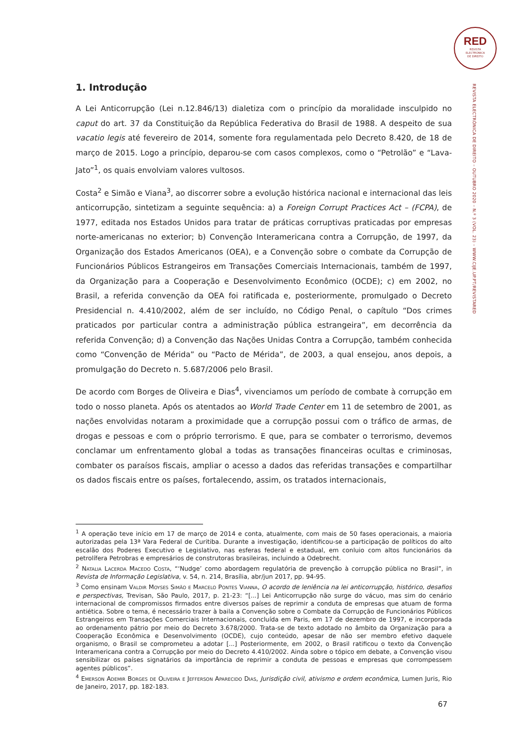RED
REVISTA
ELECTRÓNICA
DE DIREITO
REVISTA ELECTRÓNICA DE DIREITO – OUTUBRO 2020 – N.º 3 (VOL. 23) – WWW.CIJE.UP.PT/REVISTARED
1. Introdução
A Lei Anticorrupção (Lei n.12.846/13) dialetiza com o princípio da moralidade insculpido no caput do art. 37 da Constituição da República Federativa do Brasil de 1988. A despeito de sua vacatio legis até fevereiro de 2014, somente fora regulamentada pelo Decreto 8.420, de 18 de março de 2015. Logo a princípio, deparou-se com casos complexos, como o “Petrolão” e “Lava-Jato”<sup>1</sup>, os quais envolviam valores vultosos.
Costa<sup>2</sup> e Simão e Viana<sup>3</sup>, ao discorrer sobre a evolução histórica nacional e internacional das leis anticorrupção, sintetizam a seguinte sequência: a) a Foreign Corrupt Practices Act – (FCPA), de 1977, editada nos Estados Unidos para tratar de práticas corruptivas praticadas por empresas norte-americanas no exterior; b) Convenção Interamericana contra a Corrupção, de 1997, da Organização dos Estados Americanos (OEA), e a Convenção sobre o combate da Corrupção de Funcionários Públicos Estrangeiros em Transações Comerciais Internacionais, também de 1997, da Organização para a Cooperação e Desenvolvimento Econômico (OCDE); c) em 2002, no Brasil, a referida convenção da OEA foi ratificada e, posteriormente, promulgado o Decreto Presidencial n. 4.410/2002, além de ser incluído, no Código Penal, o capítulo “Dos crimes praticados por particular contra a administração pública estrangeira”, em decorrência da referida Convenção; d) a Convenção das Nações Unidas Contra a Corrupção, também conhecida como “Convenção de Mérida” ou “Pacto de Mérida”, de 2003, a qual ensejou, anos depois, a promulgação do Decreto n. 5.687/2006 pelo Brasil.
De acordo com Borges de Oliveira e Dias<sup>4</sup>, vivenciamos um período de combate à corrupção em todo o nosso planeta. Após os atentados ao World Trade Center em 11 de setembro de 2001, as nações envolvidas notaram a proximidade que a corrupção possui com o tráfico de armas, de drogas e pessoas e com o próprio terrorismo. E que, para se combater o terrorismo, devemos conclamar um enfrentamento global a todas as transações financeiras ocultas e criminosas, combater os paraísos fiscais, ampliar o acesso a dados das referidas transações e compartilhar os dados fiscais entre os países, fortalecendo, assim, os tratados internacionais,
<sup>1</sup> A operação teve início em 17 de março de 2014 e conta, atualmente, com mais de 50 fases operacionais, a maioria autorizadas pela 13ª Vara Federal de Curitiba. Durante a investigação, identificou-se a participação de políticos do alto escalão dos Poderes Executivo e Legislativo, nas esferas federal e estadual, em conluio com altos funcionários da petrolífera Petrobras e empresários de construtoras brasileiras, incluindo a Odebrecht.
<sup>2</sup> Natalia Lacerda Macedo Costa, “‘Nudge’ como abordagem regulatória de prevenção à corrupção pública no Brasil”, in Revista de Informação Legislativa, v. 54, n. 214, Brasília, abr/jun 2017, pp. 94-95.
<sup>3</sup> Como ensinam Valdir Moyses Simão e Marcelo Pontes Vianna, O acordo de leniência na lei anticorrupção, histórico, desafios e perspectivas, Trevisan, São Paulo, 2017, p. 21-23: “[...] Lei Anticorrupção não surge do vácuo, mas sim do cenário internacional de compromissos firmados entre diversos países de reprimir a conduta de empresas que atuam de forma antiética. Sobre o tema, é necessário trazer à baila a Convenção sobre o Combate da Corrupção de Funcionários Públicos Estrangeiros em Transações Comerciais Internacionais, concluída em Paris, em 17 de dezembro de 1997, e incorporada ao ordenamento pátrio por meio do Decreto 3.678/2000. Trata-se de texto adotado no âmbito da Organização para a Cooperação Econômica e Desenvolvimento (OCDE), cujo conteúdo, apesar de não ser membro efetivo daquele organismo, o Brasil se comprometeu a adotar [...] Posteriormente, em 2002, o Brasil ratificou o texto da Convenção Interamericana contra a Corrupção por meio do Decreto 4.410/2002. Ainda sobre o tópico em debate, a Convenção visou sensibilizar os países signatários da importância de reprimir a conduta de pessoas e empresas que corrompessem agentes públicos”.
<sup>4</sup> Emerson Ademir Borges de Oliveira e Jefferson Aparecido Dias, Jurisdição civil, ativismo e ordem econômica, Lumen Juris, Rio de Janeiro, 2017, pp. 182-183.
67